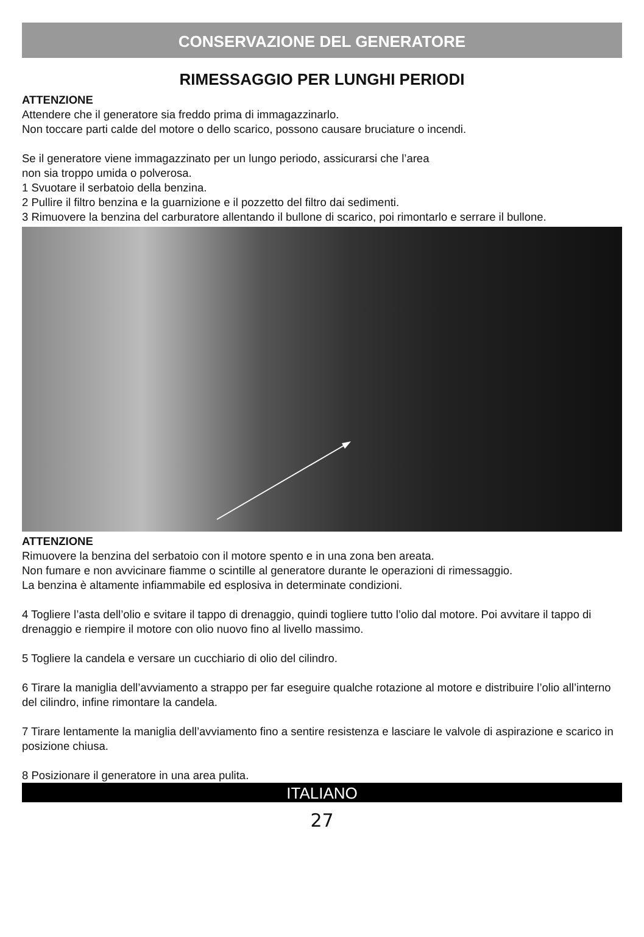CONSERVAZIONE DEL GENERATORE
RIMESSAGGIO PER LUNGHI PERIODI
ATTENZIONE
Attendere che il generatore sia freddo prima di immagazzinarlo.
Non toccare parti calde del motore o dello scarico, possono causare bruciature o incendi.
Se il generatore viene immagazzinato per un lungo periodo, assicurarsi che l’area
non sia troppo umida o polverosa.
1 Svuotare il serbatoio della benzina.
2 Pullire il filtro benzina e la guarnizione e il pozzetto del filtro dai sedimenti.
3 Rimuovere la benzina del carburatore allentando il bullone di scarico, poi rimontarlo e serrare il bullone.
ATTENZIONE
Rimuovere la benzina del serbatoio con il motore spento e in una zona ben areata.
Non fumare e non avvicinare fiamme o scintille al generatore durante le operazioni di rimessaggio.
La benzina è altamente infiammabile ed esplosiva in determinate condizioni.
4 Togliere l’asta dell’olio e svitare il tappo di drenaggio, quindi togliere tutto l’olio dal motore. Poi avvitare il tappo di drenaggio e riempire il motore con olio nuovo fino al livello massimo.
5 Togliere la candela e versare un cucchiario di olio del cilindro.
6 Tirare la maniglia dell’avviamento a strappo per far eseguire qualche rotazione al motore e distribuire l’olio all’interno del cilindro, infine rimontare la candela.
7 Tirare lentamente la maniglia dell’avviamento fino a sentire resistenza e lasciare le valvole di aspirazione e scarico in posizione chiusa.
8 Posizionare il generatore in una area pulita.
ITALIANO
27